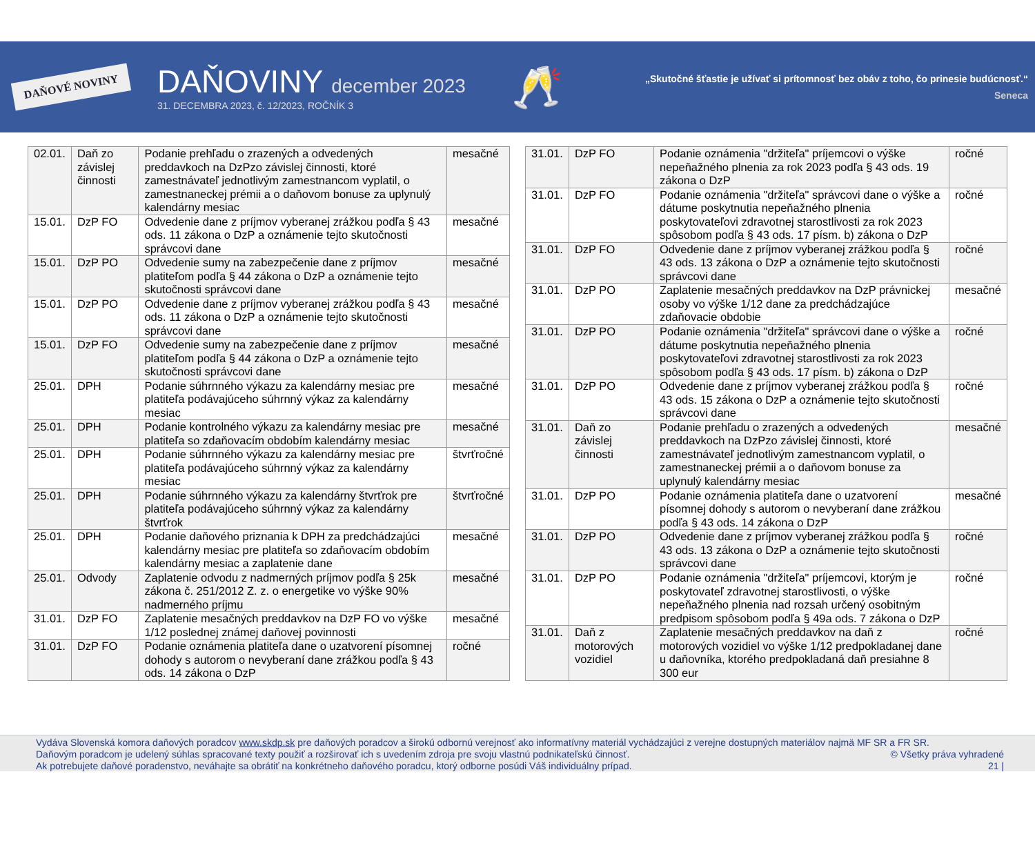DAŇOVÉ NOVINY
DAŇOVINY december 2023
31. DECEMBRA 2023, č. 12/2023, ROČNÍK 3
🥂
„Skutočné šťastie je užívať si prítomnosť bez obáv z toho, čo prinesie budúcnosť.“
Seneca
| 02.01. | Daň zo závislej činnosti | Podanie prehľadu o zrazených a odvedených preddavkoch na DzPzo závislej činnosti, ktoré zamestnávateľ jednotlivým zamestnancom vyplatil, o zamestnaneckej prémii a o daňovom bonuse za uplynulý kalendárny mesiac | mesačné |
| 15.01. | DzP FO | Odvedenie dane z príjmov vyberanej zrážkou podľa § 43 ods. 11 zákona o DzP a oznámenie tejto skutočnosti správcovi dane | mesačné |
| 15.01. | DzP PO | Odvedenie sumy na zabezpečenie dane z príjmov platiteľom podľa § 44 zákona o DzP a oznámenie tejto skutočnosti správcovi dane | mesačné |
| 15.01. | DzP PO | Odvedenie dane z príjmov vyberanej zrážkou podľa § 43 ods. 11 zákona o DzP a oznámenie tejto skutočnosti správcovi dane | mesačné |
| 15.01. | DzP FO | Odvedenie sumy na zabezpečenie dane z príjmov platiteľom podľa § 44 zákona o DzP a oznámenie tejto skutočnosti správcovi dane | mesačné |
| 25.01. | DPH | Podanie súhrnného výkazu za kalendárny mesiac pre platiteľa podávajúceho súhrnný výkaz za kalendárny mesiac | mesačné |
| 25.01. | DPH | Podanie kontrolného výkazu za kalendárny mesiac pre platiteľa so zdaňovacím obdobím kalendárny mesiac | mesačné |
| 25.01. | DPH | Podanie súhrnného výkazu za kalendárny mesiac pre platiteľa podávajúceho súhrnný výkaz za kalendárny mesiac | štvrťročné |
| 25.01. | DPH | Podanie súhrnného výkazu za kalendárny štvrťrok pre platiteľa podávajúceho súhrnný výkaz za kalendárny štvrťrok | štvrťročné |
| 25.01. | DPH | Podanie daňového priznania k DPH za predchádzajúci kalendárny mesiac pre platiteľa so zdaňovacím obdobím kalendárny mesiac a zaplatenie dane | mesačné |
| 25.01. | Odvody | Zaplatenie odvodu z nadmerných príjmov podľa § 25k zákona č. 251/2012 Z. z. o energetike vo výške 90% nadmerného príjmu | mesačné |
| 31.01. | DzP FO | Zaplatenie mesačných preddavkov na DzP FO vo výške 1/12 poslednej známej daňovej povinnosti | mesačné |
| 31.01. | DzP FO | Podanie oznámenia platiteľa dane o uzatvorení písomnej dohody s autorom o nevyberaní dane zrážkou podľa § 43 ods. 14 zákona o DzP | ročné |
| 31.01. | DzP FO | Podanie oznámenia "držiteľa" príjemcovi o výške nepeňažného plnenia za rok 2023 podľa § 43 ods. 19 zákona o DzP | ročné |
| 31.01. | DzP FO | Podanie oznámenia "držiteľa" správcovi dane o výške a dátume poskytnutia nepeňažného plnenia poskytovateľovi zdravotnej starostlivosti za rok 2023 spôsobom podľa § 43 ods. 17 písm. b) zákona o DzP | ročné |
| 31.01. | DzP FO | Odvedenie dane z príjmov vyberanej zrážkou podľa § 43 ods. 13 zákona o DzP a oznámenie tejto skutočnosti správcovi dane | ročné |
| 31.01. | DzP PO | Zaplatenie mesačných preddavkov na DzP právnickej osoby vo výške 1/12 dane za predchádzajúce zdaňovacie obdobie | mesačné |
| 31.01. | DzP PO | Podanie oznámenia "držiteľa" správcovi dane o výške a dátume poskytnutia nepeňažného plnenia poskytovateľovi zdravotnej starostlivosti za rok 2023 spôsobom podľa § 43 ods. 17 písm. b) zákona o DzP | ročné |
| 31.01. | DzP PO | Odvedenie dane z príjmov vyberanej zrážkou podľa § 43 ods. 15 zákona o DzP a oznámenie tejto skutočnosti správcovi dane | ročné |
| 31.01. | Daň zo závislej činnosti | Podanie prehľadu o zrazených a odvedených preddavkoch na DzPzo závislej činnosti, ktoré zamestnávateľ jednotlivým zamestnancom vyplatil, o zamestnaneckej prémii a o daňovom bonuse za uplynulý kalendárny mesiac | mesačné |
| 31.01. | DzP PO | Podanie oznámenia platiteľa dane o uzatvorení písomnej dohody s autorom o nevyberaní dane zrážkou podľa § 43 ods. 14 zákona o DzP | mesačné |
| 31.01. | DzP PO | Odvedenie dane z príjmov vyberanej zrážkou podľa § 43 ods. 13 zákona o DzP a oznámenie tejto skutočnosti správcovi dane | ročné |
| 31.01. | DzP PO | Podanie oznámenia "držiteľa" príjemcovi, ktorým je poskytovateľ zdravotnej starostlivosti, o výške nepeňažného plnenia nad rozsah určený osobitným predpisom spôsobom podľa § 49a ods. 7 zákona o DzP | ročné |
| 31.01. | Daň z motorových vozidiel | Zaplatenie mesačných preddavkov na daň z motorových vozidiel vo výške 1/12 predpokladanej dane u daňovníka, ktorého predpokladaná daň presiahne 8 300 eur | ročné |
Vydáva Slovenská komora daňových poradcov www.skdp.sk pre daňových poradcov a širokú odbornú verejnosť ako informatívny materiál vychádzajúci z verejne dostupných materiálov najmä MF SR a FR SR.
Daňovým poradcom je udelený súhlas spracované texty použiť a rozširovať ich s uvedením zdroja pre svoju vlastnú podnikateľskú činnosť. © Všetky práva vyhradené
Ak potrebujete daňové poradenstvo, neváhajte sa obrátiť na konkrétneho daňového poradcu, ktorý odborne posúdi Váš individuálny prípad. 21 |